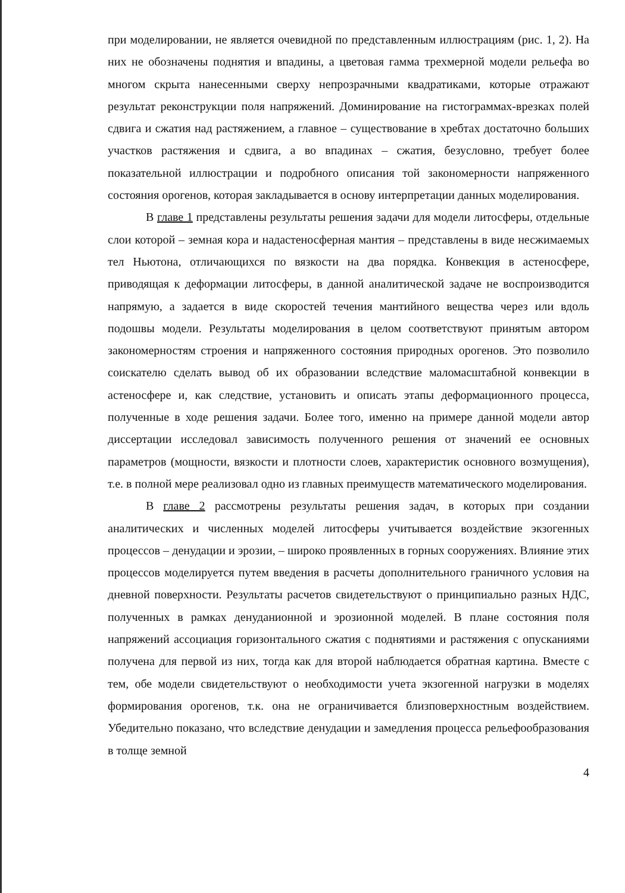при моделировании, не является очевидной по представленным иллюстрациям (рис. 1, 2). На них не обозначены поднятия и впадины, а цветовая гамма трехмерной модели рельефа во многом скрыта нанесенными сверху непрозрачными квадратиками, которые отражают результат реконструкции поля напряжений. Доминирование на гистограммах-врезках полей сдвига и сжатия над растяжением, а главное – существование в хребтах достаточно больших участков растяжения и сдвига, а во впадинах – сжатия, безусловно, требует более показательной иллюстрации и подробного описания той закономерности напряженного состояния орогенов, которая закладывается в основу интерпретации данных моделирования.
В главе 1 представлены результаты решения задачи для модели литосферы, отдельные слои которой – земная кора и надастеносферная мантия – представлены в виде несжимаемых тел Ньютона, отличающихся по вязкости на два порядка. Конвекция в астеносфере, приводящая к деформации литосферы, в данной аналитической задаче не воспроизводится напрямую, а задается в виде скоростей течения мантийного вещества через или вдоль подошвы модели. Результаты моделирования в целом соответствуют принятым автором закономерностям строения и напряженного состояния природных орогенов. Это позволило соискателю сделать вывод об их образовании вследствие маломасштабной конвекции в астеносфере и, как следствие, установить и описать этапы деформационного процесса, полученные в ходе решения задачи. Более того, именно на примере данной модели автор диссертации исследовал зависимость полученного решения от значений ее основных параметров (мощности, вязкости и плотности слоев, характеристик основного возмущения), т.е. в полной мере реализовал одно из главных преимуществ математического моделирования.
В главе 2 рассмотрены результаты решения задач, в которых при создании аналитических и численных моделей литосферы учитывается воздействие экзогенных процессов – денудации и эрозии, – широко проявленных в горных сооружениях. Влияние этих процессов моделируется путем введения в расчеты дополнительного граничного условия на дневной поверхности. Результаты расчетов свидетельствуют о принципиально разных НДС, полученных в рамках денуданионной и эрозионной моделей. В плане состояния поля напряжений ассоциация горизонтального сжатия с поднятиями и растяжения с опусканиями получена для первой из них, тогда как для второй наблюдается обратная картина. Вместе с тем, обе модели свидетельствуют о необходимости учета экзогенной нагрузки в моделях формирования орогенов, т.к. она не ограничивается близповерхностным воздействием. Убедительно показано, что вследствие денудации и замедления процесса рельефообразования в толще земной
4